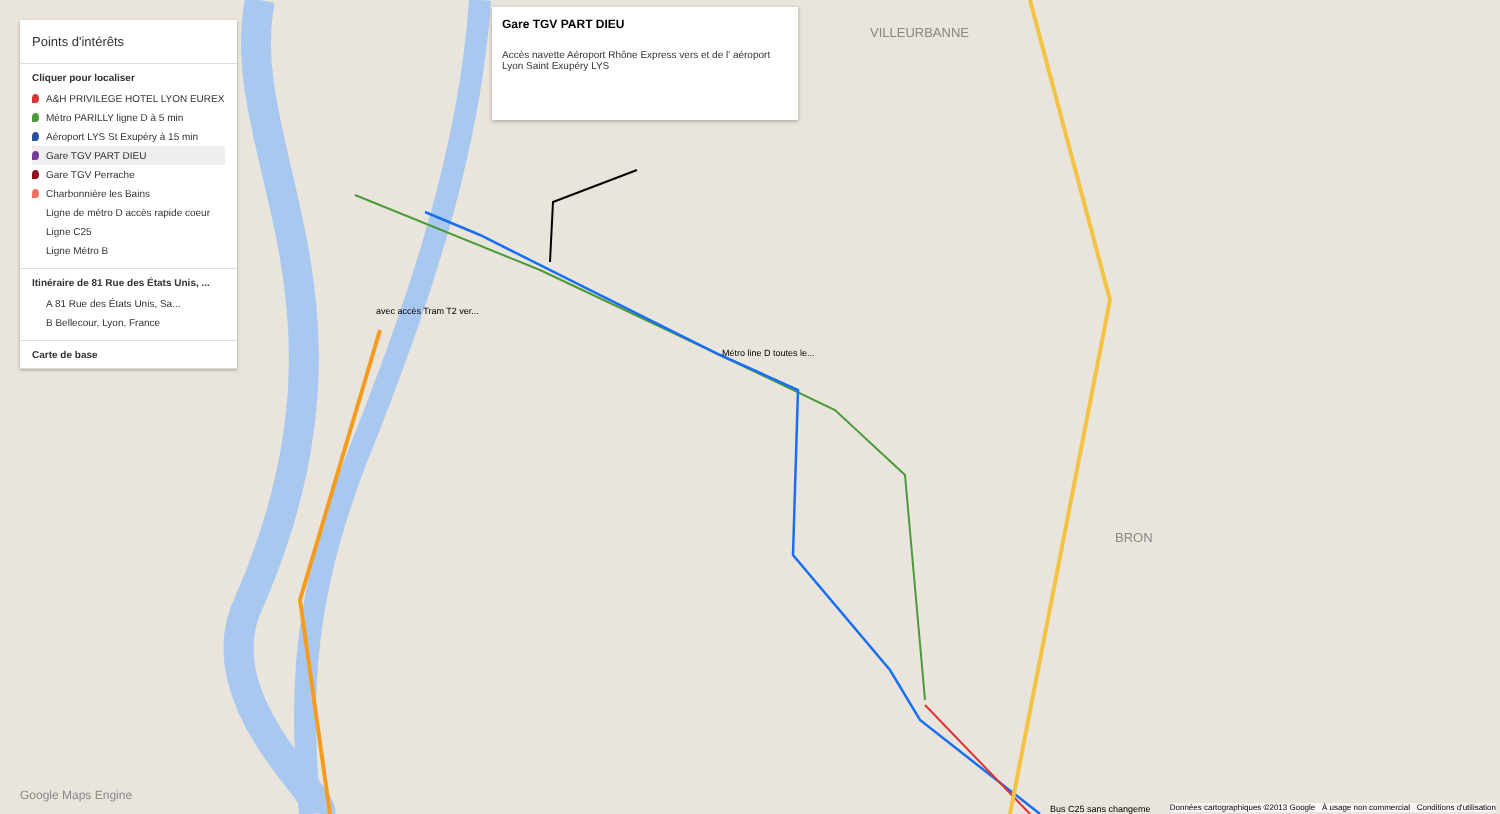Points d'intérêts
Cliquer pour localiser
A&H PRIVILEGE HOTEL LYON EUREX
Métro PARILLY ligne D à 5 min
Aéroport LYS St Exupéry à 15 min
Gare TGV PART DIEU
Gare TGV Perrache
Charbonnière les Bains
Ligne de métro D accès rapide coeur
Ligne C25
Ligne Métro B
Itinéraire de 81 Rue des États Unis, ...
A 81 Rue des États Unis, Sa...
B Bellecour, Lyon, France
Carte de base
Gare TGV PART DIEU
Accès navette Aéroport Rhône Express vers et de l' aéroport Lyon Saint Exupéry LYS
avec accès Tram T2 ver...
Métro line D toutes le...
VILLEURBANNE
BRON
Bus C25 sans changeme
Google Maps Engine
Données cartographiques ©2013 Google À usage non commercial Conditions d'utilisation